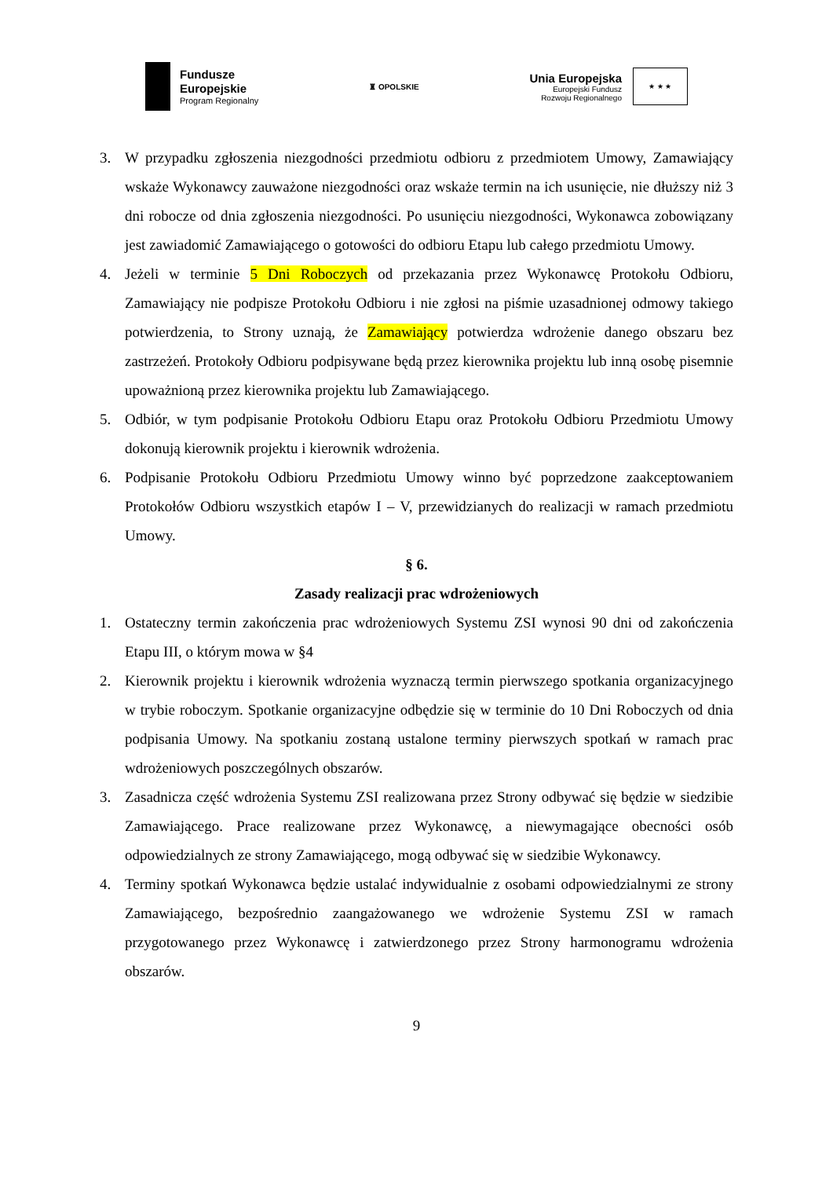Fundusze
Europejskie
Program Regionalny
♜ OPOLSKIE
Unia Europejska
Europejski Fundusz
Rozwoju Regionalnego
★ ★ ★
3. W przypadku zgłoszenia niezgodności przedmiotu odbioru z przedmiotem Umowy, Zamawiający wskaże Wykonawcy zauważone niezgodności oraz wskaże termin na ich usunięcie, nie dłuższy niż 3 dni robocze od dnia zgłoszenia niezgodności. Po usunięciu niezgodności, Wykonawca zobowiązany jest zawiadomić Zamawiającego o gotowości do odbioru Etapu lub całego przedmiotu Umowy.
4. Jeżeli w terminie 5 Dni Roboczych od przekazania przez Wykonawcę Protokołu Odbioru, Zamawiający nie podpisze Protokołu Odbioru i nie zgłosi na piśmie uzasadnionej odmowy takiego potwierdzenia, to Strony uznają, że Zamawiający potwierdza wdrożenie danego obszaru bez zastrzeżeń. Protokoły Odbioru podpisywane będą przez kierownika projektu lub inną osobę pisemnie upoważnioną przez kierownika projektu lub Zamawiającego.
5. Odbiór, w tym podpisanie Protokołu Odbioru Etapu oraz Protokołu Odbioru Przedmiotu Umowy dokonują kierownik projektu i kierownik wdrożenia.
6. Podpisanie Protokołu Odbioru Przedmiotu Umowy winno być poprzedzone zaakceptowaniem Protokołów Odbioru wszystkich etapów I – V, przewidzianych do realizacji w ramach przedmiotu Umowy.
§ 6.
Zasady realizacji prac wdrożeniowych
1. Ostateczny termin zakończenia prac wdrożeniowych Systemu ZSI wynosi 90 dni od zakończenia Etapu III, o którym mowa w §4
2. Kierownik projektu i kierownik wdrożenia wyznaczą termin pierwszego spotkania organizacyjnego w trybie roboczym. Spotkanie organizacyjne odbędzie się w terminie do 10 Dni Roboczych od dnia podpisania Umowy. Na spotkaniu zostaną ustalone terminy pierwszych spotkań w ramach prac wdrożeniowych poszczególnych obszarów.
3. Zasadnicza część wdrożenia Systemu ZSI realizowana przez Strony odbywać się będzie w siedzibie Zamawiającego. Prace realizowane przez Wykonawcę, a niewymagające obecności osób odpowiedzialnych ze strony Zamawiającego, mogą odbywać się w siedzibie Wykonawcy.
4. Terminy spotkań Wykonawca będzie ustalać indywidualnie z osobami odpowiedzialnymi ze strony Zamawiającego, bezpośrednio zaangażowanego we wdrożenie Systemu ZSI w ramach przygotowanego przez Wykonawcę i zatwierdzonego przez Strony harmonogramu wdrożenia obszarów.
9